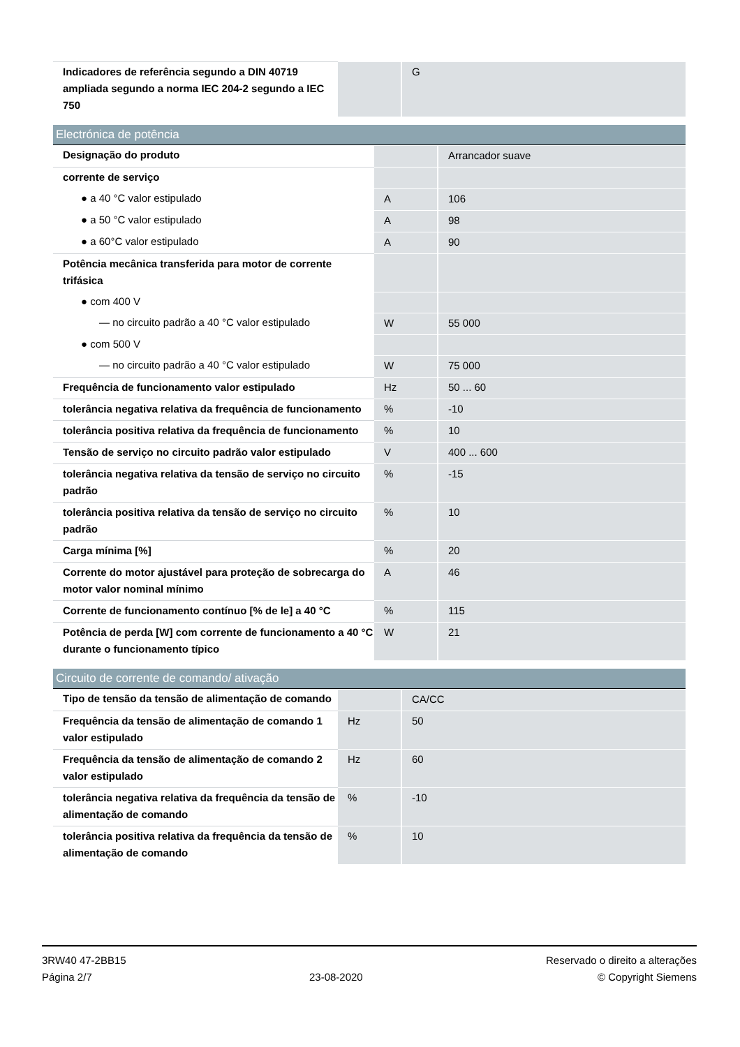| Indicadores de referência segundo a DIN 40719 ampliada segundo a norma IEC 204-2 segundo a IEC 750 | | G |
Electrónica de potência
| Designação do produto | | Arrancador suave |
| corrente de serviço | | |
| ● a 40 °C valor estipulado | A | 106 |
| ● a 50 °C valor estipulado | A | 98 |
| ● a 60°C valor estipulado | A | 90 |
| Potência mecânica transferida para motor de corrente trifásica | | |
| ● com 400 V | | |
| — no circuito padrão a 40 °C valor estipulado | W | 55 000 |
| ● com 500 V | | |
| — no circuito padrão a 40 °C valor estipulado | W | 75 000 |
| Frequência de funcionamento valor estipulado | Hz | 50 ... 60 |
| tolerância negativa relativa da frequência de funcionamento | % | -10 |
| tolerância positiva relativa da frequência de funcionamento | % | 10 |
| Tensão de serviço no circuito padrão valor estipulado | V | 400 ... 600 |
| tolerância negativa relativa da tensão de serviço no circuito padrão | % | -15 |
| tolerância positiva relativa da tensão de serviço no circuito padrão | % | 10 |
| Carga mínima [%] | % | 20 |
| Corrente do motor ajustável para proteção de sobrecarga do motor valor nominal mínimo | A | 46 |
| Corrente de funcionamento contínuo [% de le] a 40 °C | % | 115 |
| Potência de perda [W] com corrente de funcionamento a 40 °C durante o funcionamento típico | W | 21 |
Circuito de corrente de comando/ ativação
| Tipo de tensão da tensão de alimentação de comando | | CA/CC |
| Frequência da tensão de alimentação de comando 1 valor estipulado | Hz | 50 |
| Frequência da tensão de alimentação de comando 2 valor estipulado | Hz | 60 |
| tolerância negativa relativa da frequência da tensão de alimentação de comando | % | -10 |
| tolerância positiva relativa da frequência da tensão de alimentação de comando | % | 10 |
3RW40 47-2BB15
Página 2/7
23-08-2020
Reservado o direito a alterações
© Copyright Siemens